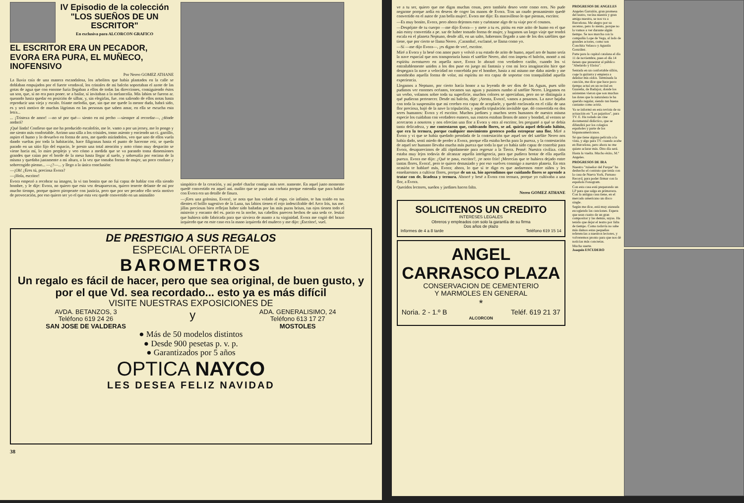IV Episodio de la colección
"LOS SUEÑOS DE UN ESCRITOR"
En exclusiva para ALCORCON GRAFICO
EL ESCRITOR ERA UN PECADOR, EVORA ERA PURA, EL MUÑECO, INOFENSIVO
Por Nereo GOMEZ ATHANE
La lluvia caía de una manera escandalosa, los arbolitos que había plantados en la calle se doblaban empujados por el fuerte vendaval, los cristales de mi balcón soportaban el azote de las gotas de agua que con enorme furia llegaban a ellos de todas las direcciones, consiguiendo éstos un son, que, si no era para poner. se a bailar, sí invitaban a la melancolía. Mis labios se fueron ar. queando hasta quedar en posición de silbar, y, sin elegirlas, fue. ron saliendo de ellos notas hasta reproducir una vieja y escalo. friante melodía, que, sin que me quede la menor duda, habrá sido, es y será motivo de muchas lágrimas en las personas que saben amar, en ella se escucha esta letra...
... ¡Tristeza de amor! —no sé por qué— siento en mi pecho —siempre al recordar—, ¿dónde andará?
¡Qué linda! Confieso que me ha producido escalofrío, me le. vanto a por un jersey, me lo pongo y me siento más confortable. Arrimo una silla a los cristales, tomo asiento y enciendo un ci. garrillo, aspiro el humo y lo devuelvo en forma de aros, me quedo mirándolos, veo que uno de ellos vuela dando vueltas por toda la habitación, hace filigranas hasta el punto de hacerme reir, se queda parado en un sitio fijo del espacio, le presto una total atención y noto cómo muy despacito se viene hacia mí, lo miro perplejo y veo cómo a medida que se va parando toma dimensiones grandes que caían por el borde de la mesa hasta llegar al suelo, y sobresalía por encima de la misma y quedaba justamente a mi altura, a la vez que tomaba forma de mujer, un poco confuso y sobrecogido pienso... —¿?—... y llego a la única conclusión:
—¡Oh! ¿Eres tú, preciosa Evora?
—¡Hola, escritor!
Evora empezó a recobrar su imagen, la vi tan bonita que no fui capaz de hablar con ella siendo hombre, y le dije: Evora, no quiero que esta vez desaparezcas, quiero tenerte delante de mí por mucho tiempo, porque quiero piropearte con justicia, pero que por ser pecador ello sería motivo de provocación, por eso quiero ser yo el que esta vez quede convertido en un animalito
simpático de la creación, y así podré charlar contigo más sere. namente. En aquel justo momento quedé convertido en aquel ani. malito que se puso una corbata porque entendía que para hablar con Evora era un detalle de finura.
—¡Eres una golosina, Evora!, se nota que has volado al espa. cio infinito, te has traído en tus dientes el brillo sugestivo de la Luna, tus labios tienen el rojo indescifrable del Arco Iris, tus me. jillas preciosas bien reflejan haber sido bañadas por las más puras brisas, tus ojos tienen todo el misterio y encanto del es. pacio en la noche, tus cabellos parecen hechos de una seda ce. lestial que hubiera sido fabricada para que sirviera de manto a tu virginidad. Evora me cogió del brazo izquierdo que en este caso era la mano izquierda del muñeco y me dijo: ¡Escritor!, vuel.
DE PRESTIGIO A SUS REGALOS
ESPECIAL OFERTA DE
BAROMETROS
Un regalo es fácil de hacer, pero que sea original, de buen gusto, y por el que Vd. sea recordado... esto ya es más difícil
VISITE NUESTRAS EXPOSICIONES DE
AVDA. BETANZOS, 3
Teléfono 619 24 26
SAN JOSE DE VALDERAS
y
ADA. GENERALISIMO, 24
Teléfono 613 17 27
MOSTOLES
● Más de 50 modelos distintos
● Desde 900 pesetas p. v. p.
● Garantizados por 5 años
OPTICA NAYCO
LES DESEA FELIZ NAVIDAD
38
ve a tu ser, quiero que me digas muchas cosas, pero también deseo verte como eres. No pude negarme porque ardía en deseos de coger las manos de Evora. Tras un raudo pensamiento quedé convertido en el autor de ¡tan bella mujer!. Evora me dijo: Es maravilloso lo que piensas, escritor.
—Es muy bonito, Evora, pero ahora dejemos esto y cuéntame algo de tu viaje por el cosmos.
—Despójate de tu cuerpo —me dijo Evora— y mete a tu es. píritu en este arito de humo en el que aún estoy convertida a pe. sar de haber tomado forma de mujer, y hagamos un largo viaje que tendrá escala en el planeta Neptuno, desde allí, en un salto, habremos llegado a uno de los dos satélites que tiene, que por cierto se llama Nereo. ¡Caramba!, exclamé, se llama como yo.
—Sí —me dijo Evora—, ¡es digno de ver!, escritor.
Miré a Evora y la besé con amor puro y volvió a su estado de arito de humo, aquel aro de humo sería la nave espacial que nos transportaría hasta el satélite Nereo, abrí con ímpetu el balcón, monté a mi espíritu aventurero en aquella nave, Evora lo abrazó con verdadero cariño, cuando los vi entrañablemente unidos a los dos puse en juego mi fantasía y con mi loca imaginación hice que despegara la nave a velocidad no concebida por el hombre, hasta a mí mismo me daba miedo y me asombraba aquella forma de volar, mi espíritu no era capaz de soportar con tranquilidad aquella experiencia.
Llegamos a Neptuno, por cierto hacía honor a su leyenda de ser dios de las Aguas, pues sólo pudimos ver enormes océanos, tocamos sus aguas y pusimos rumbo al satélite Nereo. Llegamos en un verbo, volamos sobre toda su superficie, muchos colores se apreciaban, pero no se distinguía a qué pudieran pertenecer. Desde mi balcón, dije: ¡Atenta, Evora!, vamos a posarnos. La nave bajaba con toda la suspensión que mi cerebro era capaz de acoplarle, y quedó enclavada en el cáliz de una flor preciosa, bajó de la nave la tripulación, y aquella tripulación invisible que. dó convertida en dos seres humanos: Evora y el escritor. Muchos jardines y muchos seres humanos de nuestra misma especie los cuidaban con verdadero esmero, sus rostros estaban llenos de amor y bondad, al vernos se acercaron a nosotros y nos ofrecían una flor a Evora y otra al escritor, les pregunté a qué se debía tanta delicadeza, y me contestaron que, cultivando flores, se ad. quiría aquel delicado hábito, que era la ternura, porque cualquier movimiento grotesco podía estropear una flor. Miré a Evora y vi que se había quedado prendada de la contestación que aquel ser del satélite Nereo nos había dado, sentí miedo de perder a Evora, porque ella estaba hecha para la pureza, y la contestación de aquel ser humano llevaba mucha más pureza que toda la que yo había sido capaz de concebir para Evora, desaparecimos de allí rápidamente para regresar a la Tierra. Pensé: Nuestra civiliza. ción estaba muy lejos todavía de alcanzar aquella inteligencia, para que pudiera brotar de ella aquella pureza. Evora me dijo: ¿Qué te pasa, escritor?, ¡te noto frío! ¡Merecías que te hubiera dejado entre tantas flores, Evora!, pero te quiero demasiado y por eso vuelves conmigo a nuestro planeta. En otra ocasión te hablaré más, Evora; ahora, lo que sí te digo es que andaremos entre niños y les enseñaremos a cultivar flores, porque de un sa. bio aprendimos que cuidando flores se aprende a tratar con de. licadeza y ternura. Abracé y besé a Evora con ternura, porque yo cultivaba a una flor, a Evora.
Queridos lectores, sueños y jardines hacen falta.
Nereo GOMEZ ATHANE
SOLICITENOS UN CREDITO
INTERESES LEGALES
Obreros y empleados con solo la garantía de su firma
Dos años de plazo
Informes de 4 a 8 tarde Teléfono 619 15 14
ANGEL CARRASCO PLAZA
CONSERVACION DE CEMENTERIO
Y MARMOLES EN GENERAL
*
Noria. 2 - 1.º B Teléf. 619 21 37
ALCORCON
PROGRESOS DE ANGELES
Angeles Garralón, gran promesa del teatro, vecina nuestra y gran amiga nuestra, se nos va a Barcelona. Me alegro por su ascenso, pero lo siento, porque no la vamos a ver durante algún tiempo. Se nos marcha con la compañía Lope de Vega, al lado de grandes actores, como son Conchita Velasco y Agustín González.
Parte para la capital catalana el día 11 de noviembre, pues el día 14 tienen que presentar al público "Abelardo y Eloísa".
Sentada en un confortable sillón, coge la guitarra y empieza a deleitar mis oídos. Terminada la canción, me dice que hace poco tiempo actuó en un recital en Guareña, de Badajoz, donde los asistentes vieron que son muchas las dotes que la naturaleza le ha querido regalar, siendo tan buena cantante como actriz.
Ya se informó en esta revista de su actuación en "Los pajaritos", para TV. E. Ha rodado un cine documental didáctico, que se difundirá por los colegios españoles y parte de los hispanoamericanos.
Sé que tiene alguna película a la vista, y algo para TV. cuando acabe en Barcelona, pero ahora no me quiere aclarar más. Otro día será.
Hasta la vuelta. Mucho éxito, M.ª Angeles.
PROGRESOS DE IRA
Nuestro "ruiseñor del Parque" ha deshecho el contrato que tenía con la casa de Nueva York, Parnaso Record, para poder firmar con la española Fonogram.
Con esta casa está preparando un LP para que salga en primavera. Con la antigua casa tiene, en el mercado americano un disco single.
Según me dice, está muy atareada escogiendo las canciones. Espera que sean cuatro de un gran compositor y las demás, suyas. Ha tenido que dejar el teatro por falta de tiempo. Como todavía no sabe más damos estas pequeñas referencias a nuestros lectores, y volveremos pronto para que nos dé noticias más concretas.
Mucha suerte.
Joaquín ESCUDERO